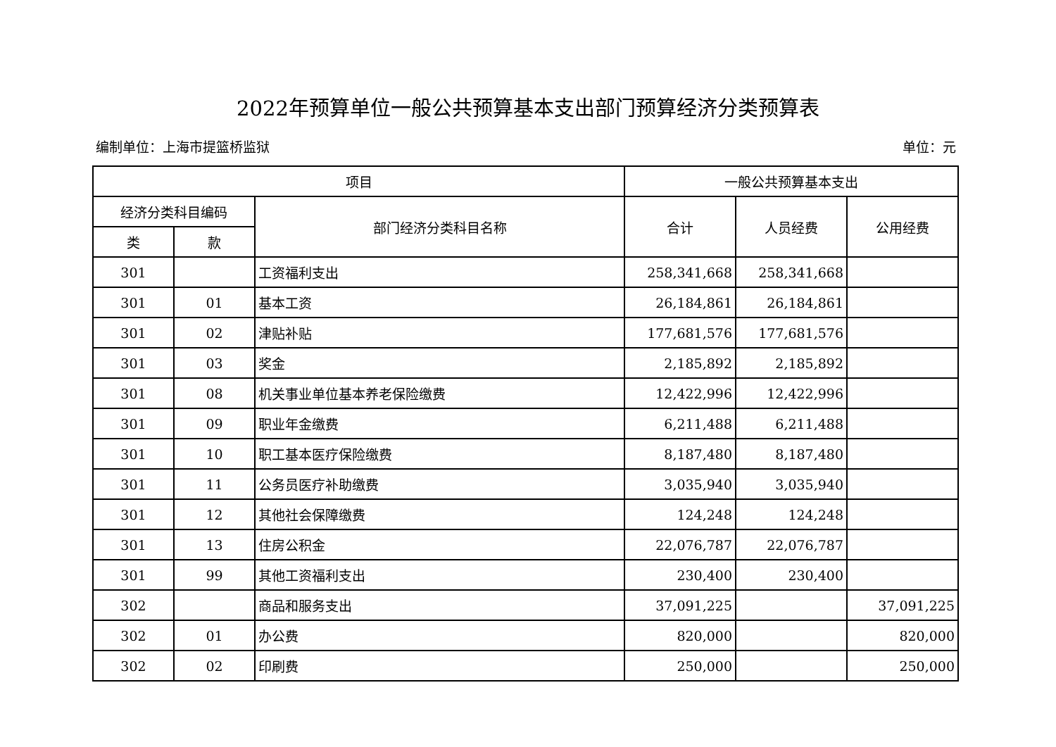2022年预算单位一般公共预算基本支出部门预算经济分类预算表
编制单位：上海市提篮桥监狱 单位：元
| 项目 | | | 一般公共预算基本支出 | | |
| --- | --- | --- | --- | --- | --- |
| 经济分类科目编码 | | 部门经济分类科目名称 | 合计 | 人员经费 | 公用经费 |
| 类 | 款 | | | | |
| 301 | | 工资福利支出 | 258,341,668 | 258,341,668 | |
| 301 | 01 | 基本工资 | 26,184,861 | 26,184,861 | |
| 301 | 02 | 津贴补贴 | 177,681,576 | 177,681,576 | |
| 301 | 03 | 奖金 | 2,185,892 | 2,185,892 | |
| 301 | 08 | 机关事业单位基本养老保险缴费 | 12,422,996 | 12,422,996 | |
| 301 | 09 | 职业年金缴费 | 6,211,488 | 6,211,488 | |
| 301 | 10 | 职工基本医疗保险缴费 | 8,187,480 | 8,187,480 | |
| 301 | 11 | 公务员医疗补助缴费 | 3,035,940 | 3,035,940 | |
| 301 | 12 | 其他社会保障缴费 | 124,248 | 124,248 | |
| 301 | 13 | 住房公积金 | 22,076,787 | 22,076,787 | |
| 301 | 99 | 其他工资福利支出 | 230,400 | 230,400 | |
| 302 | | 商品和服务支出 | 37,091,225 | | 37,091,225 |
| 302 | 01 | 办公费 | 820,000 | | 820,000 |
| 302 | 02 | 印刷费 | 250,000 | | 250,000 |